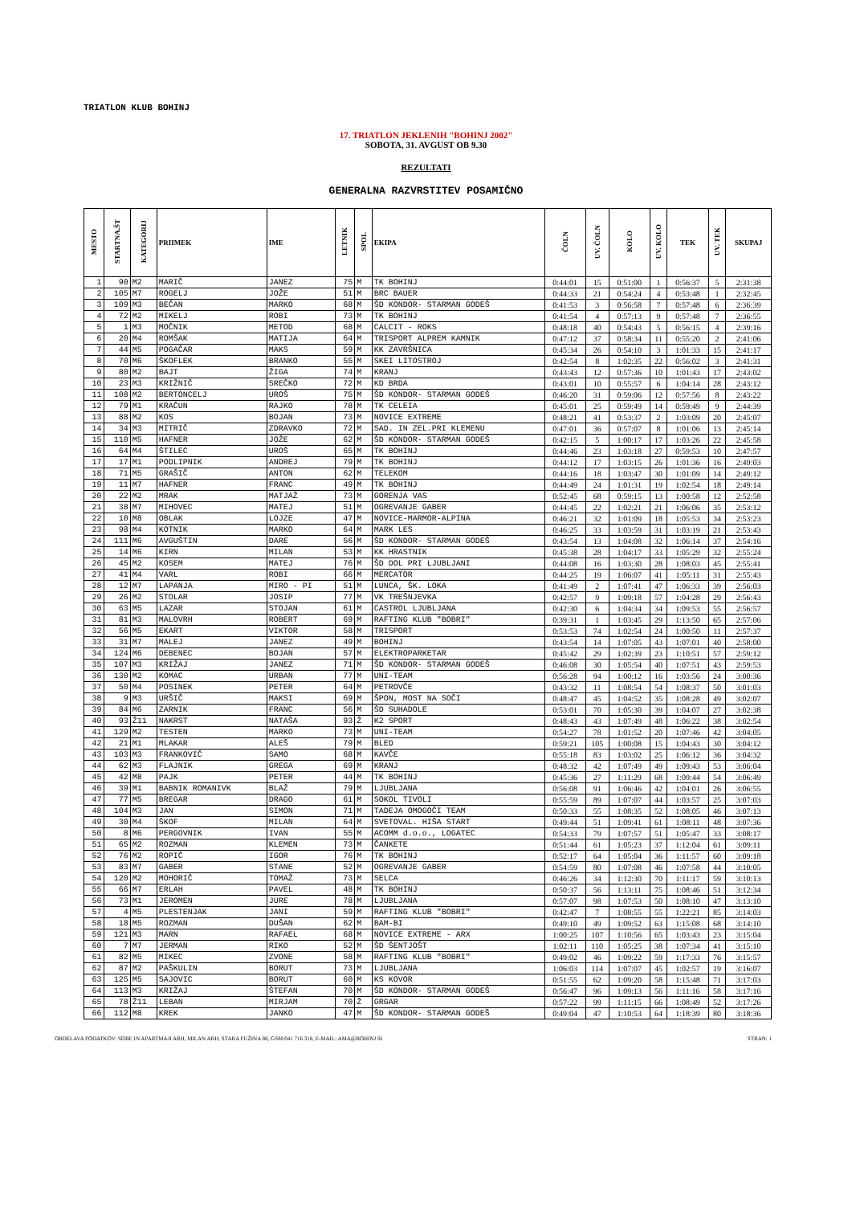TRIATLON KLUB BOHINJ
17. TRIATLON JEKLENIH "BOHINJ 2002"
SOBOTA, 31. AVGUST OB 9.30
REZULTATI
GENERALNA RAZVRSTITEV POSAMIČNO
| MESTO | STARTNA.ŠT | KATEGORIJ | PRIIMEK | IME | LETNIK | SPOL | EKIPA | ČOLN | UV. ČOLN | KOLO | UV. KOLO | TEK | UV. TEK | SKUPAJ |
| --- | --- | --- | --- | --- | --- | --- | --- | --- | --- | --- | --- | --- | --- | --- |
| 1 | 90 | M2 | MARIČ | JANEZ | 75 | M | TK BOHINJ | 0:44:01 | 15 | 0:51:00 | 1 | 0:56:37 | 5 | 2:31:38 |
| 2 | 105 | M7 | ROGELJ | JOŽE | 51 | M | BRC BAUER | 0:44:33 | 21 | 0:54:24 | 4 | 0:53:48 | 1 | 2:32:45 |
| 3 | 109 | M3 | BEČAN | MARKO | 68 | M | ŠD KONDOR- STARMAN GODEŠ | 0:41:53 | 3 | 0:56:58 | 7 | 0:57:48 | 6 | 2:36:39 |
| 4 | 72 | M2 | MIKELJ | ROBI | 73 | M | TK BOHINJ | 0:41:54 | 4 | 0:57:13 | 9 | 0:57:48 | 7 | 2:36:55 |
| 5 | 1 | M3 | MOČNIK | METOD | 68 | M | CALCIT - ROKS | 0:48:18 | 40 | 0:54:43 | 5 | 0:56:15 | 4 | 2:39:16 |
| 6 | 20 | M4 | ROMŠAK | MATIJA | 64 | M | TRISPORT ALPREM KAMNIK | 0:47:12 | 37 | 0:58:34 | 11 | 0:55:20 | 2 | 2:41:06 |
| 7 | 44 | M5 | POGAČAR | MAKS | 59 | M | KK ZAVRŠNICA | 0:45:34 | 26 | 0:54:10 | 3 | 1:01:33 | 15 | 2:41:17 |
| 8 | 70 | M6 | ŠKOFLEK | BRANKO | 55 | M | SKEI LITOSTROJ | 0:42:54 | 8 | 1:02:35 | 22 | 0:56:02 | 3 | 2:41:31 |
| 9 | 80 | M2 | BAJT | ŽIGA | 74 | M | KRANJ | 0:43:43 | 12 | 0:57:36 | 10 | 1:01:43 | 17 | 2:43:02 |
| 10 | 23 | M3 | KRIŽNIČ | SREČKO | 72 | M | KD BRDA | 0:43:01 | 10 | 0:55:57 | 6 | 1:04:14 | 28 | 2:43:12 |
| 11 | 108 | M2 | BERTONCELJ | UROŠ | 75 | M | ŠD KONDOR- STARMAN GODEŠ | 0:46:20 | 31 | 0:59:06 | 12 | 0:57:56 | 8 | 2:43:22 |
| 12 | 79 | M1 | KRAČUN | RAJKO | 78 | M | TK CELEIA | 0:45:01 | 25 | 0:59:49 | 14 | 0:59:49 | 9 | 2:44:39 |
| 13 | 88 | M2 | KOS | BOJAN | 73 | M | NOVICE EXTREME | 0:48:21 | 41 | 0:53:37 | 2 | 1:03:09 | 20 | 2:45:07 |
| 14 | 34 | M3 | MITRIČ | ZDRAVKO | 72 | M | SAD. IN ZEL.PRI KLEMENU | 0:47:01 | 36 | 0:57:07 | 8 | 1:01:06 | 13 | 2:45:14 |
| 15 | 110 | M5 | HAFNER | JOŽE | 62 | M | ŠD KONDOR- STARMAN GODEŠ | 0:42:15 | 5 | 1:00:17 | 17 | 1:03:26 | 22 | 2:45:58 |
| 16 | 64 | M4 | ŠTILEC | UROŠ | 65 | M | TK BOHINJ | 0:44:46 | 23 | 1:03:18 | 27 | 0:59:53 | 10 | 2:47:57 |
| 17 | 17 | M1 | PODLIPNIK | ANDREJ | 79 | M | TK BOHINJ | 0:44:12 | 17 | 1:03:15 | 26 | 1:01:36 | 16 | 2:49:03 |
| 18 | 71 | M5 | GRAŠIČ | ANTON | 62 | M | TELEKOM | 0:44:16 | 18 | 1:03:47 | 30 | 1:01:09 | 14 | 2:49:12 |
| 19 | 11 | M7 | HAFNER | FRANC | 49 | M | TK BOHINJ | 0:44:49 | 24 | 1:01:31 | 19 | 1:02:54 | 18 | 2:49:14 |
| 20 | 22 | M2 | MRAK | MATJAŽ | 73 | M | GORENJA VAS | 0:52:45 | 68 | 0:59:15 | 13 | 1:00:58 | 12 | 2:52:58 |
| 21 | 38 | M7 | MIHOVEC | MATEJ | 51 | M | OGREVANJE GABER | 0:44:45 | 22 | 1:02:21 | 21 | 1:06:06 | 35 | 2:53:12 |
| 22 | 10 | M8 | OBLAK | LOJZE | 47 | M | NOVICE-MARMOR-ALPINA | 0:46:21 | 32 | 1:01:09 | 18 | 1:05:53 | 34 | 2:53:23 |
| 23 | 98 | M4 | KOTNIK | MARKO | 64 | M | MARK LES | 0:46:25 | 33 | 1:03:59 | 31 | 1:03:19 | 21 | 2:53:43 |
| 24 | 111 | M6 | AVGUŠTIN | DARE | 56 | M | ŠD KONDOR- STARMAN GODEŠ | 0:43:54 | 13 | 1:04:08 | 32 | 1:06:14 | 37 | 2:54:16 |
| 25 | 14 | M6 | KIRN | MILAN | 53 | M | KK HRASTNIK | 0:45:38 | 28 | 1:04:17 | 33 | 1:05:29 | 32 | 2:55:24 |
| 26 | 45 | M2 | KOSEM | MATEJ | 76 | M | ŠD DOL PRI LJUBLJANI | 0:44:08 | 16 | 1:03:30 | 28 | 1:08:03 | 45 | 2:55:41 |
| 27 | 41 | M4 | VARL | ROBI | 66 | M | MERCATOR | 0:44:25 | 19 | 1:06:07 | 41 | 1:05:11 | 31 | 2:55:43 |
| 28 | 12 | M7 | LAPANJA | MIRO - PI | 51 | M | LUNCA, ŠK. LOKA | 0:41:49 | 2 | 1:07:41 | 47 | 1:06:33 | 39 | 2:56:03 |
| 29 | 26 | M2 | STOLAR | JOSIP | 77 | M | VK TREŠNJEVKA | 0:42:57 | 9 | 1:09:18 | 57 | 1:04:28 | 29 | 2:56:43 |
| 30 | 63 | M5 | LAZAR | STOJAN | 61 | M | CASTROL LJUBLJANA | 0:42:30 | 6 | 1:04:34 | 34 | 1:09:53 | 55 | 2:56:57 |
| 31 | 81 | M3 | MALOVRH | ROBERT | 69 | M | RAFTING KLUB "BOBRI" | 0:39:31 | 1 | 1:03:45 | 29 | 1:13:50 | 65 | 2:57:06 |
| 32 | 56 | M5 | EKART | VIKTOR | 58 | M | TRISPORT | 0:53:53 | 74 | 1:02:54 | 24 | 1:00:50 | 11 | 2:57:37 |
| 33 | 31 | M7 | MALEJ | JANEZ | 49 | M | BOHINJ | 0:43:54 | 14 | 1:07:05 | 43 | 1:07:01 | 40 | 2:58:00 |
| 34 | 124 | M6 | DEBENEC | BOJAN | 57 | M | ELEKTROPARKETAR | 0:45:42 | 29 | 1:02:39 | 23 | 1:10:51 | 57 | 2:59:12 |
| 35 | 107 | M3 | KRIŽAJ | JANEZ | 71 | M | ŠD KONDOR- STARMAN GODEŠ | 0:46:08 | 30 | 1:05:54 | 40 | 1:07:51 | 43 | 2:59:53 |
| 36 | 130 | M2 | KOMAC | URBAN | 77 | M | UNI-TEAM | 0:56:28 | 94 | 1:00:12 | 16 | 1:03:56 | 24 | 3:00:36 |
| 37 | 50 | M4 | POSINEK | PETER | 64 | M | PETROVČE | 0:43:32 | 11 | 1:08:54 | 54 | 1:08:37 | 50 | 3:01:03 |
| 38 | 9 | M3 | URŠIČ | MAKSI | 69 | M | ŠPON, MOST NA SOČI | 0:48:47 | 45 | 1:04:52 | 35 | 1:08:28 | 49 | 3:02:07 |
| 39 | 84 | M6 | ZARNIK | FRANC | 56 | M | ŠD SUHADOLE | 0:53:01 | 70 | 1:05:30 | 39 | 1:04:07 | 27 | 3:02:38 |
| 40 | 93 | Ž11 | NAKRST | NATAŠA | 93 | Ž | K2 SPORT | 0:48:43 | 43 | 1:07:49 | 48 | 1:06:22 | 38 | 3:02:54 |
| 41 | 129 | M2 | TESTEN | MARKO | 73 | M | UNI-TEAM | 0:54:27 | 78 | 1:01:52 | 20 | 1:07:46 | 42 | 3:04:05 |
| 42 | 21 | M1 | MLAKAR | ALEŠ | 79 | M | BLED | 0:59:21 | 105 | 1:00:08 | 15 | 1:04:43 | 30 | 3:04:12 |
| 43 | 103 | M3 | FRANKOVIČ | SAMO | 68 | M | KAVČE | 0:55:18 | 83 | 1:03:02 | 25 | 1:06:12 | 36 | 3:04:32 |
| 44 | 62 | M3 | FLAJNIK | GREGA | 69 | M | KRANJ | 0:48:32 | 42 | 1:07:49 | 49 | 1:09:43 | 53 | 3:06:04 |
| 45 | 42 | M8 | PAJK | PETER | 44 | M | TK BOHINJ | 0:45:36 | 27 | 1:11:29 | 68 | 1:09:44 | 54 | 3:06:49 |
| 46 | 39 | M1 | BABNIK ROMANIVK | BLAŽ | 79 | M | LJUBLJANA | 0:56:08 | 91 | 1:06:46 | 42 | 1:04:01 | 26 | 3:06:55 |
| 47 | 77 | M5 | BREGAR | DRAGO | 61 | M | SOKOL TIVOLI | 0:55:59 | 89 | 1:07:07 | 44 | 1:03:57 | 25 | 3:07:03 |
| 48 | 104 | M3 | JAN | SIMON | 71 | M | TADEJA OMOGOČI TEAM | 0:50:33 | 55 | 1:08:35 | 52 | 1:08:05 | 46 | 3:07:13 |
| 49 | 30 | M4 | ŠKOF | MILAN | 64 | M | SVETOVAL. HIŠA START | 0:49:44 | 51 | 1:09:41 | 61 | 1:08:11 | 48 | 3:07:36 |
| 50 | 8 | M6 | PERGOVNIK | IVAN | 55 | M | ACOMM d.o.o., LOGATEC | 0:54:33 | 79 | 1:07:57 | 51 | 1:05:47 | 33 | 3:08:17 |
| 51 | 65 | M2 | ROZMAN | KLEMEN | 73 | M | ČANKETE | 0:51:44 | 61 | 1:05:23 | 37 | 1:12:04 | 61 | 3:09:11 |
| 52 | 76 | M2 | ROPIČ | IGOR | 76 | M | TK BOHINJ | 0:52:17 | 64 | 1:05:04 | 36 | 1:11:57 | 60 | 3:09:18 |
| 53 | 83 | M7 | GABER | STANE | 52 | M | OGREVANJE GABER | 0:54:59 | 80 | 1:07:08 | 46 | 1:07:58 | 44 | 3:10:05 |
| 54 | 120 | M2 | MOHORIČ | TOMAŽ | 73 | M | SELCA | 0:46:26 | 34 | 1:12:30 | 70 | 1:11:17 | 59 | 3:10:13 |
| 55 | 66 | M7 | ERLAH | PAVEL | 48 | M | TK BOHINJ | 0:50:37 | 56 | 1:13:11 | 75 | 1:08:46 | 51 | 3:12:34 |
| 56 | 73 | M1 | JEROMEN | JURE | 78 | M | LJUBLJANA | 0:57:07 | 98 | 1:07:53 | 50 | 1:08:10 | 47 | 3:13:10 |
| 57 | 4 | M5 | PLESTENJAK | JANI | 59 | M | RAFTING KLUB "BOBRI" | 0:42:47 | 7 | 1:08:55 | 55 | 1:22:21 | 85 | 3:14:03 |
| 58 | 18 | M5 | ROZMAN | DUŠAN | 62 | M | BAM-BI | 0:49:10 | 49 | 1:09:52 | 63 | 1:15:08 | 68 | 3:14:10 |
| 59 | 121 | M3 | MARN | RAFAEL | 68 | M | NOVICE EXTREME - ARX | 1:00:25 | 107 | 1:10:56 | 65 | 1:03:43 | 23 | 3:15:04 |
| 60 | 7 | M7 | JERMAN | RIKO | 52 | M | ŠD ŠENTJOŠT | 1:02:11 | 110 | 1:05:25 | 38 | 1:07:34 | 41 | 3:15:10 |
| 61 | 82 | M5 | MIKEC | ZVONE | 58 | M | RAFTING KLUB "BOBRI" | 0:49:02 | 46 | 1:09:22 | 59 | 1:17:33 | 76 | 3:15:57 |
| 62 | 87 | M2 | PAŠKULIN | BORUT | 73 | M | LJUBLJANA | 1:06:03 | 114 | 1:07:07 | 45 | 1:02:57 | 19 | 3:16:07 |
| 63 | 125 | M5 | SAJOVIC | BORUT | 60 | M | KS KOVOR | 0:51:55 | 62 | 1:09:20 | 58 | 1:15:48 | 71 | 3:17:03 |
| 64 | 113 | M3 | KRIŽAJ | ŠTEFAN | 70 | M | ŠD KONDOR- STARMAN GODEŠ | 0:56:47 | 96 | 1:09:13 | 56 | 1:11:16 | 58 | 3:17:16 |
| 65 | 78 | Ž11 | LEBAN | MIRJAM | 70 | Ž | GRGAR | 0:57:22 | 99 | 1:11:15 | 66 | 1:08:49 | 52 | 3:17:26 |
| 66 | 112 | M8 | KREK | JANKO | 47 | M | ŠD KONDOR- STARMAN GODEŠ | 0:49:04 | 47 | 1:10:53 | 64 | 1:18:39 | 80 | 3:18:36 |
OBDELAVA PODATKOV: SOBE IN APARTMAJI ARH, MILAN ARH, STARA FUŽINA 88, GSM:041 716 318, E-MAIL: AMA@BOHINJ.SI STRAN: 1